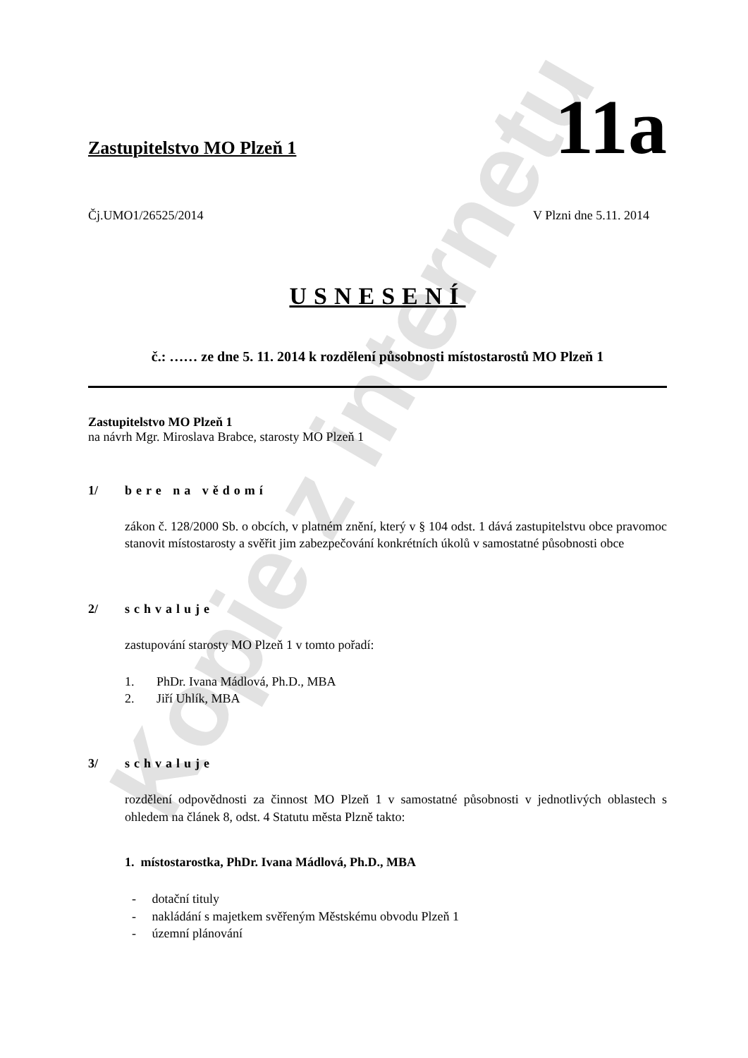Kopie z internetu
Zastupitelstvo MO Plzeň 1
11a
Čj.UMO1/26525/2014 V Plzni dne 5.11. 2014
USNESENÍ
č.: …… ze dne 5. 11. 2014 k rozdělení působnosti místostarostů MO Plzeň 1
Zastupitelstvo MO Plzeň 1
na návrh Mgr. Miroslava Brabce, starosty MO Plzeň 1
1/ bere na vědomí
zákon č. 128/2000 Sb. o obcích, v platném znění, který v § 104 odst. 1 dává zastupitelstvu obce pravomoc stanovit místostarosty a svěřit jim zabezpečování konkrétních úkolů v samostatné působnosti obce
2/ schvaluje
zastupování starosty MO Plzeň 1 v tomto pořadí:
1. PhDr. Ivana Mádlová, Ph.D., MBA
2. Jiří Uhlík, MBA
3/ schvaluje
rozdělení odpovědnosti za činnost MO Plzeň 1 v samostatné působnosti v jednotlivých oblastech s ohledem na článek 8, odst. 4 Statutu města Plzně takto:
1. místostarostka, PhDr. Ivana Mádlová, Ph.D., MBA
- dotační tituly
- nakládání s majetkem svěřeným Městskému obvodu Plzeň 1
- územní plánování